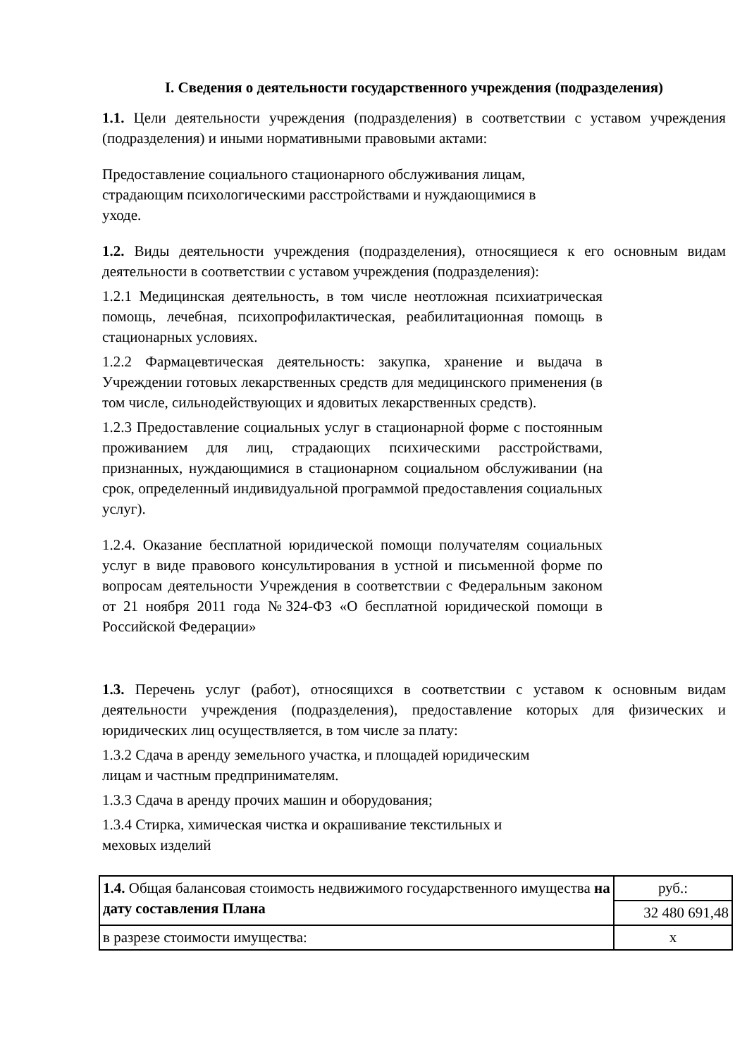I. Сведения о деятельности государственного учреждения (подразделения)
1.1. Цели деятельности учреждения (подразделения) в соответствии с уставом учреждения (подразделения) и иными нормативными правовыми актами:
Предоставление социального стационарного обслуживания лицам,
страдающим психологическими расстройствами и нуждающимися в
уходе.
1.2. Виды деятельности учреждения (подразделения), относящиеся к его основным видам деятельности в соответствии с уставом учреждения (подразделения):
1.2.1 Медицинская деятельность, в том числе неотложная психиатрическая помощь, лечебная, психопрофилактическая, реабилитационная помощь в стационарных условиях.
1.2.2 Фармацевтическая деятельность: закупка, хранение и выдача в Учреждении готовых лекарственных средств для медицинского применения (в том числе, сильнодействующих и ядовитых лекарственных средств).
1.2.3 Предоставление социальных услуг в стационарной форме с постоянным проживанием для лиц, страдающих психическими расстройствами, признанных, нуждающимися в стационарном социальном обслуживании (на срок, определенный индивидуальной программой предоставления социальных услуг).
1.2.4. Оказание бесплатной юридической помощи получателям социальных услуг в виде правового консультирования в устной и письменной форме по вопросам деятельности Учреждения в соответствии с Федеральным законом от 21 ноября 2011 года №324-ФЗ «О бесплатной юридической помощи в Российской Федерации»
1.3. Перечень услуг (работ), относящихся в соответствии с уставом к основным видам деятельности учреждения (подразделения), предоставление которых для физических и юридических лиц осуществляется, в том числе за плату:
1.3.2 Сдача в аренду земельного участка, и площадей юридическим
лицам и частным предпринимателям.
1.3.3 Сдача в аренду прочих машин и оборудования;
1.3.4 Стирка, химическая чистка и окрашивание текстильных и
меховых изделий
| 1.4. Общая балансовая стоимость недвижимого государственного имущества на дату составления Плана | руб.: |
| | 32 480 691,48 |
| в разрезе стоимости имущества: | х |